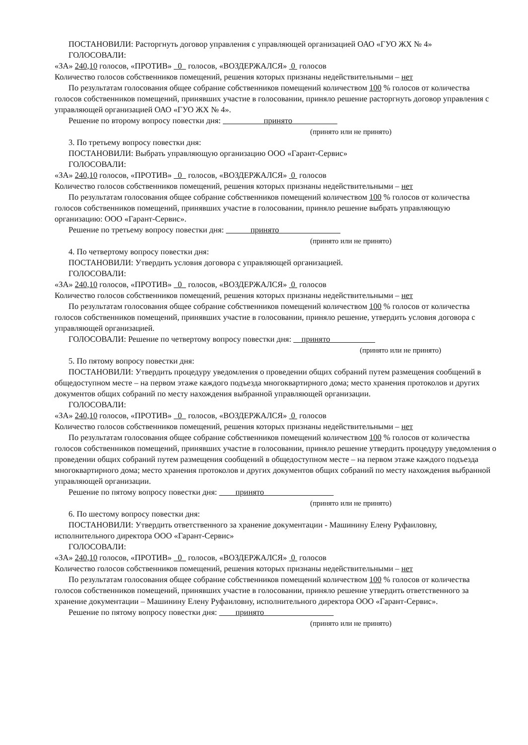ПОСТАНОВИЛИ: Расторгнуть договор управления с управляющей организацией ОАО «ГУО ЖХ № 4»
ГОЛОСОВАЛИ:
«ЗА» 240,10 голосов, «ПРОТИВ» 0 голосов, «ВОЗДЕРЖАЛСЯ» 0 голосов
Количество голосов собственников помещений, решения которых признаны недействительными – нет
По результатам голосования общее собрание собственников помещений количеством 100 % голосов от количества голосов собственников помещений, принявших участие в голосовании, приняло решение расторгнуть договор управления с управляющей организацией ОАО «ГУО ЖХ № 4».
Решение по второму вопросу повестки дня: принято
(принято или не принято)
3. По третьему вопросу повестки дня:
ПОСТАНОВИЛИ: Выбрать управляющую организацию ООО «Гарант-Сервис»
ГОЛОСОВАЛИ:
«ЗА» 240,10 голосов, «ПРОТИВ» 0 голосов, «ВОЗДЕРЖАЛСЯ» 0 голосов
Количество голосов собственников помещений, решения которых признаны недействительными – нет
По результатам голосования общее собрание собственников помещений количеством 100 % голосов от количества голосов собственников помещений, принявших участие в голосовании, приняло решение выбрать управляющую организацию: ООО «Гарант-Сервис».
Решение по третьему вопросу повестки дня: принято
(принято или не принято)
4. По четвертому вопросу повестки дня:
ПОСТАНОВИЛИ: Утвердить условия договора с управляющей организацией.
ГОЛОСОВАЛИ:
«ЗА» 240,10 голосов, «ПРОТИВ» 0 голосов, «ВОЗДЕРЖАЛСЯ» 0 голосов
Количество голосов собственников помещений, решения которых признаны недействительными – нет
По результатам голосования общее собрание собственников помещений количеством 100 % голосов от количества голосов собственников помещений, принявших участие в голосовании, приняло решение, утвердить условия договора с управляющей организацией.
ГОЛОСОВАЛИ: Решение по четвертому вопросу повестки дня: принято
(принято или не принято)
5. По пятому вопросу повестки дня:
ПОСТАНОВИЛИ: Утвердить процедуру уведомления о проведении общих собраний путем размещения сообщений в общедоступном месте – на первом этаже каждого подъезда многоквартирного дома; место хранения протоколов и других документов общих собраний по месту нахождения выбранной управляющей организации.
ГОЛОСОВАЛИ:
«ЗА» 240,10 голосов, «ПРОТИВ» 0 голосов, «ВОЗДЕРЖАЛСЯ» 0 голосов
Количество голосов собственников помещений, решения которых признаны недействительными – нет
По результатам голосования общее собрание собственников помещений количеством 100 % голосов от количества голосов собственников помещений, принявших участие в голосовании, приняло решение утвердить процедуру уведомления о проведении общих собраний путем размещения сообщений в общедоступном месте – на первом этаже каждого подъезда многоквартирного дома; место хранения протоколов и других документов общих собраний по месту нахождения выбранной управляющей организации.
Решение по пятому вопросу повестки дня: принято
(принято или не принято)
6. По шестому вопросу повестки дня:
ПОСТАНОВИЛИ: Утвердить ответственного за хранение документации - Машинину Елену Руфаиловну, исполнительного директора ООО «Гарант-Сервис»
ГОЛОСОВАЛИ:
«ЗА» 240,10 голосов, «ПРОТИВ» 0 голосов, «ВОЗДЕРЖАЛСЯ» 0 голосов
Количество голосов собственников помещений, решения которых признаны недействительными – нет
По результатам голосования общее собрание собственников помещений количеством 100 % голосов от количества голосов собственников помещений, принявших участие в голосовании, приняло решение утвердить ответственного за хранение документации – Машинину Елену Руфаиловну, исполнительного директора ООО «Гарант-Сервис».
Решение по пятому вопросу повестки дня: принято
(принято или не принято)